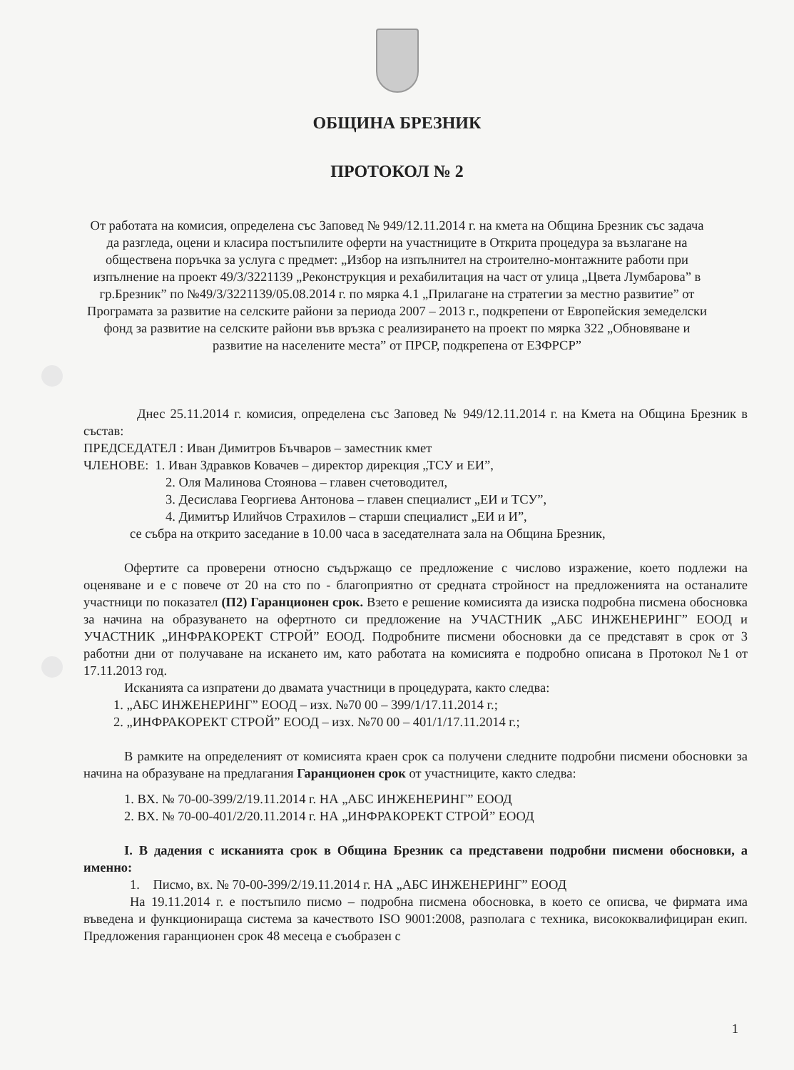ОБЩИНА БРЕЗНИК
ПРОТОКОЛ № 2
От работата на комисия, определена със Заповед № 949/12.11.2014 г. на кмета на Община Брезник със задача да разгледа, оцени и класира постъпилите оферти на участниците в Открита процедура за възлагане на обществена поръчка за услуга с предмет: „Избор на изпълнител на строително-монтажните работи при изпълнение на проект 49/3/3221139 „Реконструкция и рехабилитация на част от улица „Цвета Лумбарова” в гр.Брезник” по №49/3/3221139/05.08.2014 г. по мярка 4.1 „Прилагане на стратегии за местно развитие” от Програмата за развитие на селските райони за периода 2007 – 2013 г., подкрепени от Европейския земеделски фонд за развитие на селските райони във връзка с реализирането на проект по мярка 322 „Обновяване и развитие на населените места” от ПРСР, подкрепена от ЕЗФРСР”
Днес 25.11.2014 г. комисия, определена със Заповед № 949/12.11.2014 г. на Кмета на Община Брезник в състав:
ПРЕДСЕДАТЕЛ : Иван Димитров Бъчваров – заместник кмет
ЧЛЕНОВЕ: 1. Иван Здравков Ковачев – директор дирекция „ТСУ и ЕИ”,
2. Оля Малинова Стоянова – главен счетоводител,
3. Десислава Георгиева Антонова – главен специалист „ЕИ и ТСУ”,
4. Димитър Илийчов Страхилов – старши специалист „ЕИ и И”,
се събра на открито заседание в 10.00 часа в заседателната зала на Община Брезник,
Офертите са проверени относно съдържащо се предложение с числово изражение, което подлежи на оценяване и е с повече от 20 на сто по - благоприятно от средната стройност на предложенията на останалите участници по показател (П2) Гаранционен срок. Взето е решение комисията да изиска подробна писмена обосновка за начина на образуването на офертното си предложение на УЧАСТНИК „АБС ИНЖЕНЕРИНГ” ЕООД и УЧАСТНИК „ИНФРАКОРЕКТ СТРОЙ” ЕООД. Подробните писмени обосновки да се представят в срок от 3 работни дни от получаване на искането им, като работата на комисията е подробно описана в Протокол №1 от 17.11.2013 год.
Исканията са изпратени до двамата участници в процедурата, както следва:
1. „АБС ИНЖЕНЕРИНГ” ЕООД – изх. №70 00 – 399/1/17.11.2014 г.;
2. „ИНФРАКОРЕКТ СТРОЙ” ЕООД – изх. №70 00 – 401/1/17.11.2014 г.;
В рамките на определеният от комисията краен срок са получени следните подробни писмени обосновки за начина на образуване на предлагания Гаранционен срок от участниците, както следва:
1. ВХ. № 70-00-399/2/19.11.2014 г. НА „АБС ИНЖЕНЕРИНГ” ЕООД
2. ВХ. № 70-00-401/2/20.11.2014 г. НА „ИНФРАКОРЕКТ СТРОЙ” ЕООД
I. В дадения с исканията срок в Община Брезник са представени подробни писмени обосновки, а именно:
1. Писмо, вх. № 70-00-399/2/19.11.2014 г. НА „АБС ИНЖЕНЕРИНГ” ЕООД
На 19.11.2014 г. е постъпило писмо – подробна писмена обосновка, в което се описва, че фирмата има въведена и функционираща система за качеството ISO 9001:2008, разполага с техника, висококвалифициран екип. Предложения гаранционен срок 48 месеца е съобразен с
1